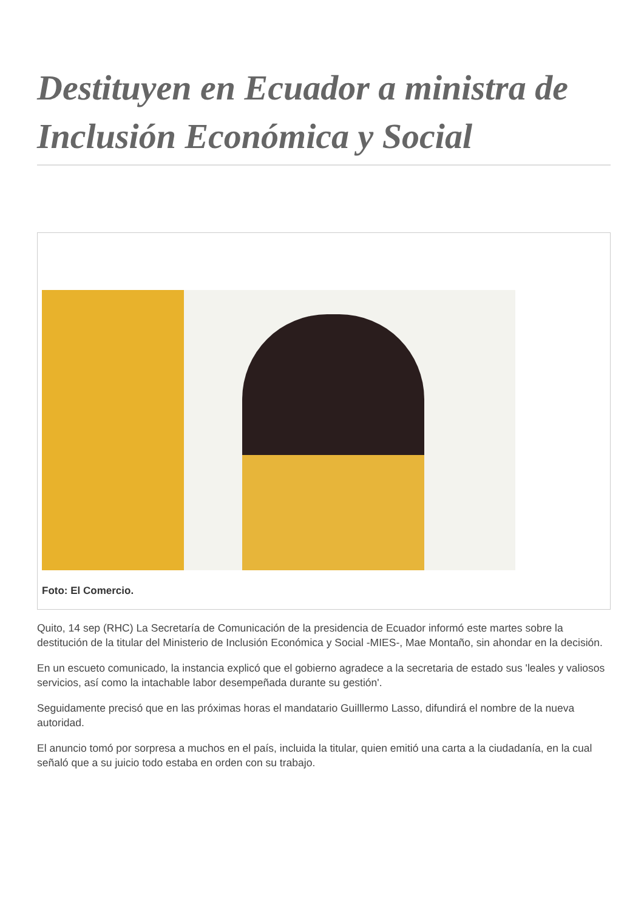Destituyen en Ecuador a ministra de Inclusión Económica y Social
Foto: El Comercio.
Quito, 14 sep (RHC) La Secretaría de Comunicación de la presidencia de Ecuador informó este martes sobre la destitución de la titular del Ministerio de Inclusión Económica y Social -MIES-, Mae Montaño, sin ahondar en la decisión.
En un escueto comunicado, la instancia explicó que el gobierno agradece a la secretaria de estado sus 'leales y valiosos servicios, así como la intachable labor desempeñada durante su gestión'.
Seguidamente precisó que en las próximas horas el mandatario Guilllermo Lasso, difundirá el nombre de la nueva autoridad.
El anuncio tomó por sorpresa a muchos en el país, incluida la titular, quien emitió una carta a la ciudadanía, en la cual señaló que a su juicio todo estaba en orden con su trabajo.